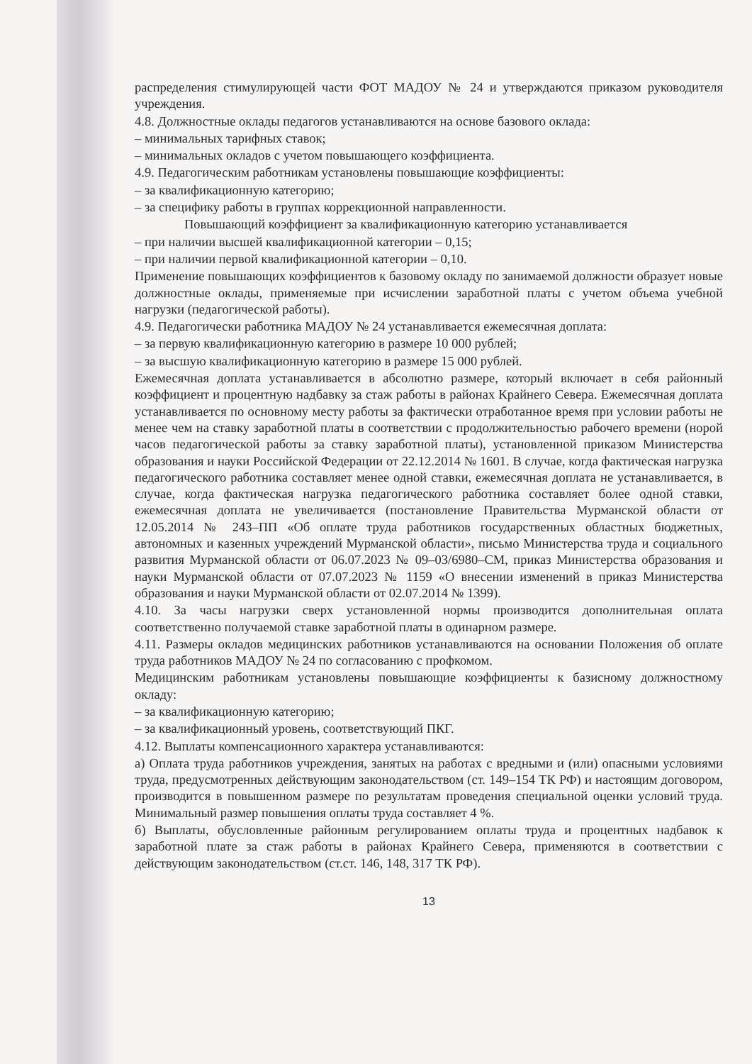распределения стимулирующей части ФОТ МАДОУ № 24 и утверждаются приказом руководителя учреждения.
4.8. Должностные оклады педагогов устанавливаются на основе базового оклада:
– минимальных тарифных ставок;
– минимальных окладов с учетом повышающего коэффициента.
4.9. Педагогическим работникам установлены повышающие коэффициенты:
– за квалификационную категорию;
– за специфику работы в группах коррекционной направленности.
Повышающий коэффициент за квалификационную категорию устанавливается
– при наличии высшей квалификационной категории – 0,15;
– при наличии первой квалификационной категории – 0,10.
Применение повышающих коэффициентов к базовому окладу по занимаемой должности образует новые должностные оклады, применяемые при исчислении заработной платы с учетом объема учебной нагрузки (педагогической работы).
4.9. Педагогически работника МАДОУ № 24 устанавливается ежемесячная доплата:
– за первую квалификационную категорию в размере 10 000 рублей;
– за высшую квалификационную категорию в размере 15 000 рублей.
Ежемесячная доплата устанавливается в абсолютно размере, который включает в себя районный коэффициент и процентную надбавку за стаж работы в районах Крайнего Севера. Ежемесячная доплата устанавливается по основному месту работы за фактически отработанное время при условии работы не менее чем на ставку заработной платы в соответствии с продолжительностью рабочего времени (норой часов педагогической работы за ставку заработной платы), установленной приказом Министерства образования и науки Российской Федерации от 22.12.2014 № 1601. В случае, когда фактическая нагрузка педагогического работника составляет менее одной ставки, ежемесячная доплата не устанавливается, в случае, когда фактическая нагрузка педагогического работника составляет более одной ставки, ежемесячная доплата не увеличивается (постановление Правительства Мурманской области от 12.05.2014 № 243–ПП «Об оплате труда работников государственных областных бюджетных, автономных и казенных учреждений Мурманской области», письмо Министерства труда и социального развития Мурманской области от 06.07.2023 № 09–03/6980–СМ, приказ Министерства образования и науки Мурманской области от 07.07.2023 № 1159 «О внесении изменений в приказ Министерства образования и науки Мурманской области от 02.07.2014 № 1399).
4.10. За часы нагрузки сверх установленной нормы производится дополнительная оплата соответственно получаемой ставке заработной платы в одинарном размере.
4.11. Размеры окладов медицинских работников устанавливаются на основании Положения об оплате труда работников МАДОУ № 24 по согласованию с профкомом.
Медицинским работникам установлены повышающие коэффициенты к базисному должностному окладу:
– за квалификационную категорию;
– за квалификационный уровень, соответствующий ПКГ.
4.12. Выплаты компенсационного характера устанавливаются:
а) Оплата труда работников учреждения, занятых на работах с вредными и (или) опасными условиями труда, предусмотренных действующим законодательством (ст. 149–154 ТК РФ) и настоящим договором, производится в повышенном размере по результатам проведения специальной оценки условий труда. Минимальный размер повышения оплаты труда составляет 4 %.
б) Выплаты, обусловленные районным регулированием оплаты труда и процентных надбавок к заработной плате за стаж работы в районах Крайнего Севера, применяются в соответствии с действующим законодательством (ст.ст. 146, 148, 317 ТК РФ).
13